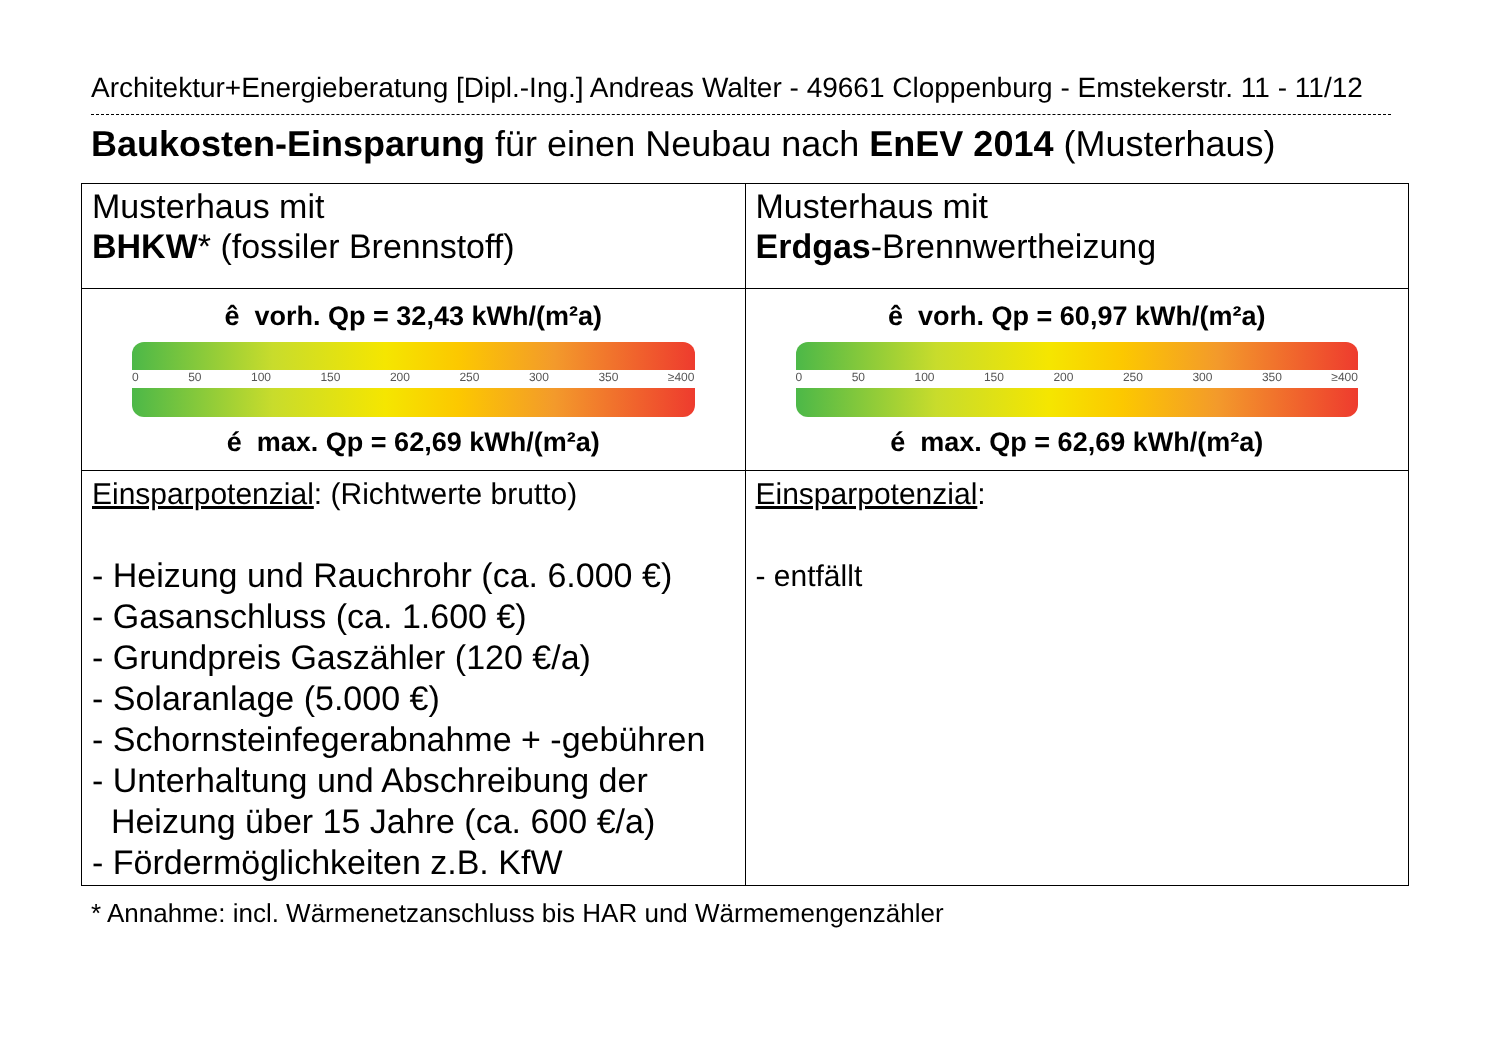Architektur+Energieberatung [Dipl.-Ing.] Andreas Walter - 49661 Cloppenburg - Emstekerstr. 11 - 11/12
Baukosten-Einsparung für einen Neubau nach EnEV 2014 (Musterhaus)
| Musterhaus mit BHKW * (fossiler Brennstoff) | Musterhaus mit Erdgas -Brennwertheizung |
| ê vorh. Qp = 32,43 kWh/(m²a) 0 50 100 150 200 250 300 350 ≥400 é max. Qp = 62,69 kWh/(m²a) | ê vorh. Qp = 60,97 kWh/(m²a) 0 50 100 150 200 250 300 350 ≥400 é max. Qp = 62,69 kWh/(m²a) |
| Einsparpotenzial : (Richtwerte brutto) - Heizung und Rauchrohr (ca. 6.000 €) - Gasanschluss (ca. 1.600 €) - Grundpreis Gaszähler (120 €/a) - Solaranlage (5.000 €) - Schornsteinfegerabnahme + -gebühren - Unterhaltung und Abschreibung der Heizung über 15 Jahre (ca. 600 €/a) - Fördermöglichkeiten z.B. KfW | Einsparpotenzial : - entfällt |
* Annahme: incl. Wärmenetzanschluss bis HAR und Wärmemengenzähler